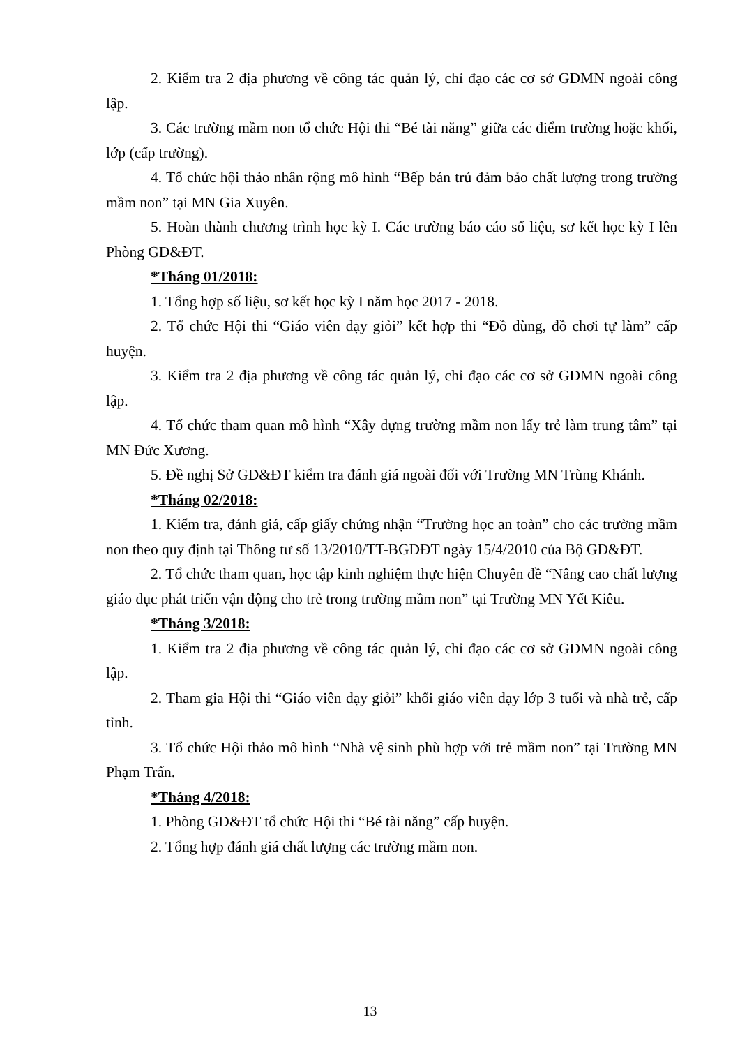2. Kiểm tra 2 địa phương về công tác quản lý, chỉ đạo các cơ sở GDMN ngoài công lập.
3. Các trường mầm non tổ chức Hội thi “Bé tài năng” giữa các điểm trường hoặc khối, lớp (cấp trường).
4. Tổ chức hội thảo nhân rộng mô hình “Bếp bán trú đảm bảo chất lượng trong trường mầm non” tại MN Gia Xuyên.
5. Hoàn thành chương trình học kỳ I. Các trường báo cáo số liệu, sơ kết học kỳ I lên Phòng GD&ĐT.
*Tháng 01/2018:
1. Tổng hợp số liệu, sơ kết học kỳ I năm học 2017 - 2018.
2. Tổ chức Hội thi “Giáo viên dạy giỏi” kết hợp thi “Đồ dùng, đồ chơi tự làm” cấp huyện.
3. Kiểm tra 2 địa phương về công tác quản lý, chỉ đạo các cơ sở GDMN ngoài công lập.
4. Tổ chức tham quan mô hình “Xây dựng trường mầm non lấy trẻ làm trung tâm” tại MN Đức Xương.
5. Đề nghị Sở GD&ĐT kiểm tra đánh giá ngoài đối với Trường MN Trùng Khánh.
*Tháng 02/2018:
1. Kiểm tra, đánh giá, cấp giấy chứng nhận “Trường học an toàn” cho các trường mầm non theo quy định tại Thông tư số 13/2010/TT-BGDĐT ngày 15/4/2010 của Bộ GD&ĐT.
2. Tổ chức tham quan, học tập kinh nghiệm thực hiện Chuyên đề “Nâng cao chất lượng giáo dục phát triển vận động cho trẻ trong trường mầm non” tại Trường MN Yết Kiêu.
*Tháng 3/2018:
1. Kiểm tra 2 địa phương về công tác quản lý, chỉ đạo các cơ sở GDMN ngoài công lập.
2. Tham gia Hội thi “Giáo viên dạy giỏi” khối giáo viên dạy lớp 3 tuổi và nhà trẻ, cấp tỉnh.
3. Tổ chức Hội thảo mô hình “Nhà vệ sinh phù hợp với trẻ mầm non” tại Trường MN Phạm Trấn.
*Tháng 4/2018:
1. Phòng GD&ĐT tổ chức Hội thi “Bé tài năng” cấp huyện.
2. Tổng hợp đánh giá chất lượng các trường mầm non.
13